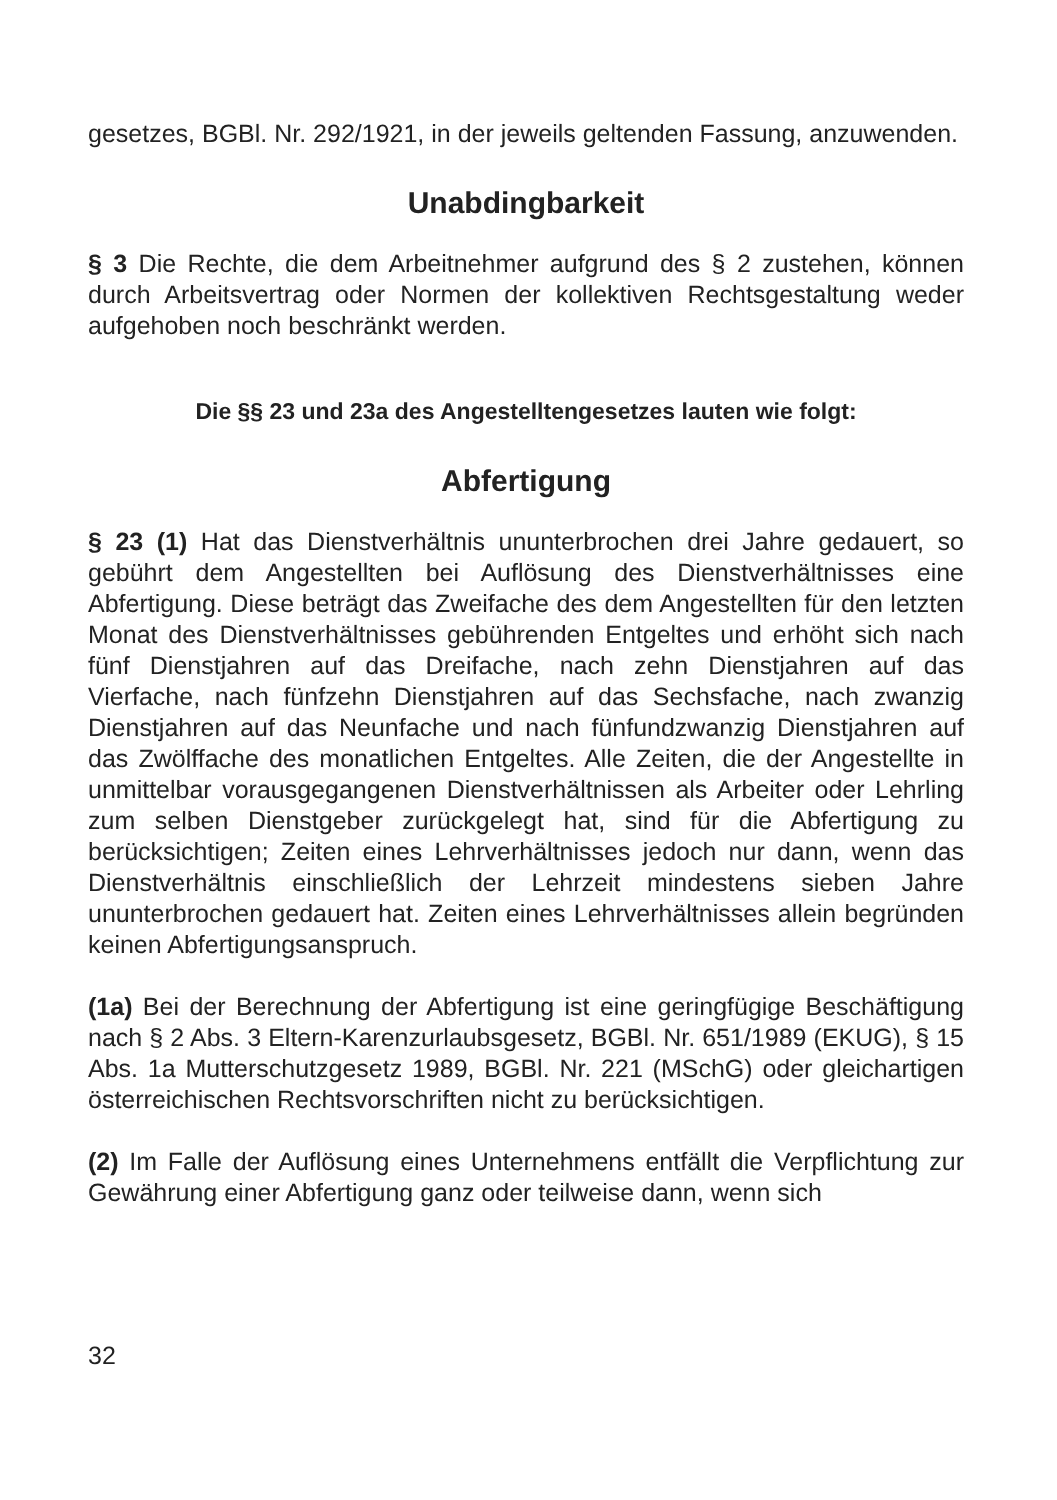gesetzes, BGBl. Nr. 292/1921, in der jeweils geltenden Fassung, anzuwenden.
Unabdingbarkeit
§ 3 Die Rechte, die dem Arbeitnehmer aufgrund des § 2 zustehen, können durch Arbeitsvertrag oder Normen der kollektiven Rechtsgestaltung weder aufgehoben noch beschränkt werden.
Die §§ 23 und 23a des Angestelltengesetzes lauten wie folgt:
Abfertigung
§ 23 (1) Hat das Dienstverhältnis ununterbrochen drei Jahre gedauert, so gebührt dem Angestellten bei Auflösung des Dienstverhältnisses eine Abfertigung. Diese beträgt das Zweifache des dem Angestellten für den letzten Monat des Dienstverhältnisses gebührenden Entgeltes und erhöht sich nach fünf Dienstjahren auf das Dreifache, nach zehn Dienstjahren auf das Vierfache, nach fünfzehn Dienstjahren auf das Sechsfache, nach zwanzig Dienstjahren auf das Neunfache und nach fünfundzwanzig Dienstjahren auf das Zwölffache des monatlichen Entgeltes. Alle Zeiten, die der Angestellte in unmittelbar vorausgegangenen Dienstverhältnissen als Arbeiter oder Lehrling zum selben Dienstgeber zurückgelegt hat, sind für die Abfertigung zu berücksichtigen; Zeiten eines Lehrverhältnisses jedoch nur dann, wenn das Dienstverhältnis einschließlich der Lehrzeit mindestens sieben Jahre ununterbrochen gedauert hat. Zeiten eines Lehrverhältnisses allein begründen keinen Abfertigungsanspruch.
(1a) Bei der Berechnung der Abfertigung ist eine geringfügige Beschäftigung nach § 2 Abs. 3 Eltern-Karenzurlaubsgesetz, BGBl. Nr. 651/1989 (EKUG), § 15 Abs. 1a Mutterschutzgesetz 1989, BGBl. Nr. 221 (MSchG) oder gleichartigen österreichischen Rechtsvorschriften nicht zu berücksichtigen.
(2) Im Falle der Auflösung eines Unternehmens entfällt die Verpflichtung zur Gewährung einer Abfertigung ganz oder teilweise dann, wenn sich
32